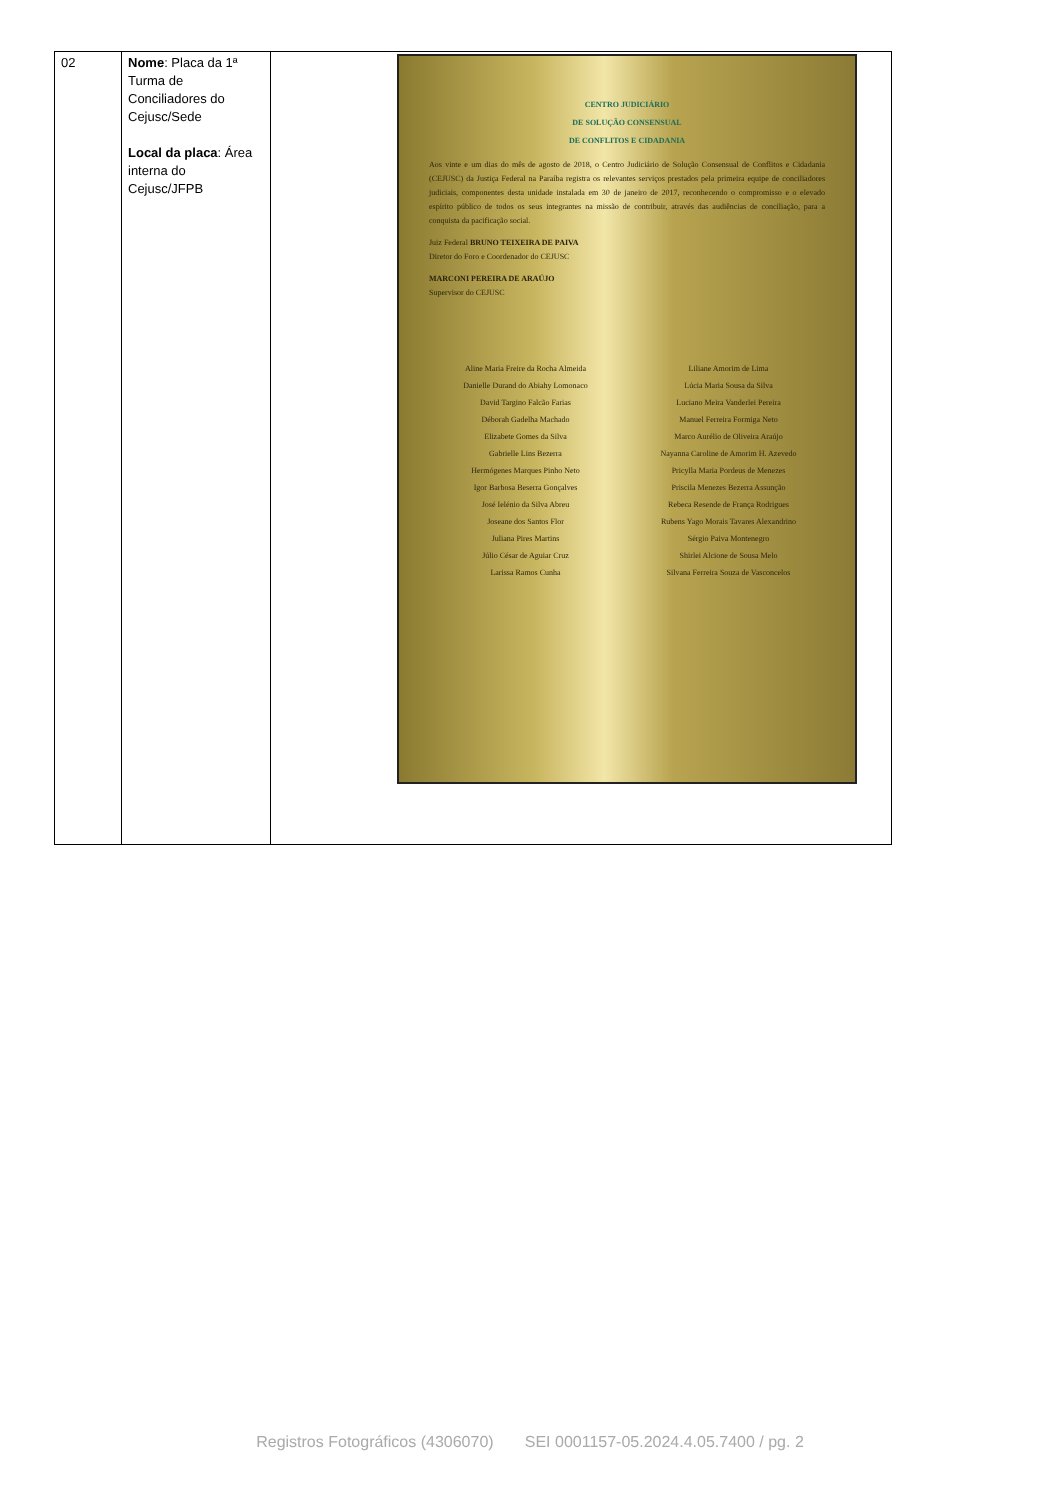| 02 | Nome : Placa da 1ª Turma de Conciliadores do Cejusc/Sede Local da placa : Área interna do Cejusc/JFPB | CENTRO JUDICIÁRIO DE SOLUÇÃO CONSENSUAL DE CONFLITOS E CIDADANIA Aos vinte e um dias do mês de agosto de 2018, o Centro Judiciário de Solução Consensual de Conflitos e Cidadania (CEJUSC) da Justiça Federal na Paraíba registra os relevantes serviços prestados pela primeira equipe de conciliadores judiciais, componentes desta unidade instalada em 30 de janeiro de 2017, reconhecendo o compromisso e o elevado espírito público de todos os seus integrantes na missão de contribuir, através das audiências de conciliação, para a conquista da pacificação social. Juiz Federal BRUNO TEIXEIRA DE PAIVA Diretor do Foro e Coordenador do CEJUSC MARCONI PEREIRA DE ARAÚJO Supervisor do CEJUSC Aline Maria Freire da Rocha Almeida Danielle Durand do Abiahy Lomonaco David Targino Falcão Farias Déborah Gadelha Machado Elizabete Gomes da Silva Gabrielle Lins Bezerra Hermógenes Marques Pinho Neto Igor Barbosa Beserra Gonçalves José Ielénio da Silva Abreu Joseane dos Santos Flor Juliana Pires Martins Júlio César de Aguiar Cruz Larissa Ramos Cunha Liliane Amorim de Lima Lúcia Maria Sousa da Silva Luciano Meira Vanderlei Pereira Manuel Ferreira Formiga Neto Marco Aurélio de Oliveira Araújo Nayanna Caroline de Amorim H. Azevedo Pricylla Maria Pordeus de Menezes Priscila Menezes Bezerra Assunção Rebeca Resende de França Rodrigues Rubens Yago Morais Tavares Alexandrino Sérgio Paiva Montenegro Shirlei Alcione de Sousa Melo Silvana Ferreira Souza de Vasconcelos |
Registros Fotográficos (4306070) SEI 0001157-05.2024.4.05.7400 / pg. 2